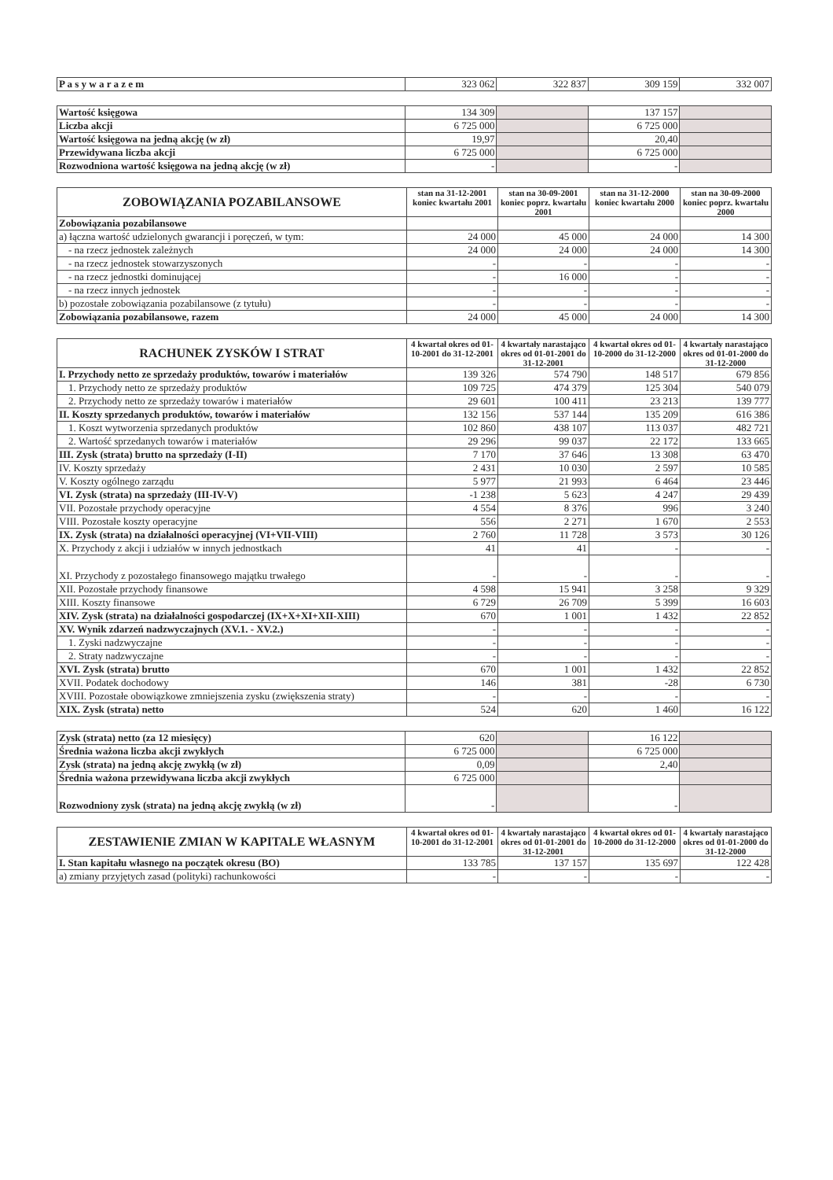| P a s y w a r a z e m | 323 062 | 322 837 | 309 159 | 332 007 |
| Wartość księgowa | 134 309 | | 137 157 | |
| Liczba akcji | 6 725 000 | | 6 725 000 | |
| Wartość księgowa na jedną akcję (w zł) | 19,97 | | 20,40 | |
| Przewidywana liczba akcji | 6 725 000 | | 6 725 000 | |
| Rozwodniona wartość księgowa na jedną akcję (w zł) | - | | - | |
| ZOBOWIĄZANIA POZABILANSOWE | stan na 31-12-2001 koniec kwartału 2001 | stan na 30-09-2001 koniec poprz. kwartału 2001 | stan na 31-12-2000 koniec kwartału 2000 | stan na 30-09-2000 koniec poprz. kwartału 2000 |
| --- | --- | --- | --- | --- |
| Zobowiązania pozabilansowe | | | | |
| a) łączna wartość udzielonych gwarancji i poręczeń, w tym: | 24 000 | 45 000 | 24 000 | 14 300 |
| - na rzecz jednostek zależnych | 24 000 | 24 000 | 24 000 | 14 300 |
| - na rzecz jednostek stowarzyszonych | - | - | - | - |
| - na rzecz jednostki dominującej | - | 16 000 | - | - |
| - na rzecz innych jednostek | - | - | - | - |
| b) pozostałe zobowiązania pozabilansowe (z tytułu) | - | - | - | - |
| Zobowiązania pozabilansowe, razem | 24 000 | 45 000 | 24 000 | 14 300 |
| RACHUNEK ZYSKÓW I STRAT | 4 kwartał okres od 01-10-2001 do 31-12-2001 | 4 kwartały narastająco okres od 01-01-2001 do 31-12-2001 | 4 kwartał okres od 01-10-2000 do 31-12-2000 | 4 kwartały narastająco okres od 01-01-2000 do 31-12-2000 |
| --- | --- | --- | --- | --- |
| I. Przychody netto ze sprzedaży produktów, towarów i materiałów | 139 326 | 574 790 | 148 517 | 679 856 |
| 1. Przychody netto ze sprzedaży produktów | 109 725 | 474 379 | 125 304 | 540 079 |
| 2. Przychody netto ze sprzedaży towarów i materiałów | 29 601 | 100 411 | 23 213 | 139 777 |
| II. Koszty sprzedanych produktów, towarów i materiałów | 132 156 | 537 144 | 135 209 | 616 386 |
| 1. Koszt wytworzenia sprzedanych produktów | 102 860 | 438 107 | 113 037 | 482 721 |
| 2. Wartość sprzedanych towarów i materiałów | 29 296 | 99 037 | 22 172 | 133 665 |
| III. Zysk (strata) brutto na sprzedaży (I-II) | 7 170 | 37 646 | 13 308 | 63 470 |
| IV. Koszty sprzedaży | 2 431 | 10 030 | 2 597 | 10 585 |
| V. Koszty ogólnego zarządu | 5 977 | 21 993 | 6 464 | 23 446 |
| VI. Zysk (strata) na sprzedaży (III-IV-V) | -1 238 | 5 623 | 4 247 | 29 439 |
| VII. Pozostałe przychody operacyjne | 4 554 | 8 376 | 996 | 3 240 |
| VIII. Pozostałe koszty operacyjne | 556 | 2 271 | 1 670 | 2 553 |
| IX. Zysk (strata) na działalności operacyjnej (VI+VII-VIII) | 2 760 | 11 728 | 3 573 | 30 126 |
| X. Przychody z akcji i udziałów w innych jednostkach | 41 | 41 | - | - |
| XI. Przychody z pozostałego finansowego majątku trwałego | - | - | - | - |
| XII. Pozostałe przychody finansowe | 4 598 | 15 941 | 3 258 | 9 329 |
| XIII. Koszty finansowe | 6 729 | 26 709 | 5 399 | 16 603 |
| XIV. Zysk (strata) na działalności gospodarczej (IX+X+XI+XII-XIII) | 670 | 1 001 | 1 432 | 22 852 |
| XV. Wynik zdarzeń nadzwyczajnych (XV.1. - XV.2.) | - | - | - | - |
| 1. Zyski nadzwyczajne | - | - | - | - |
| 2. Straty nadzwyczajne | - | - | - | - |
| XVI. Zysk (strata) brutto | 670 | 1 001 | 1 432 | 22 852 |
| XVII. Podatek dochodowy | 146 | 381 | -28 | 6 730 |
| XVIII. Pozostałe obowiązkowe zmniejszenia zysku (zwiększenia straty) | - | - | - | - |
| XIX. Zysk (strata) netto | 524 | 620 | 1 460 | 16 122 |
| Zysk (strata) netto (za 12 miesięcy) | 620 | | 16 122 | |
| Średnia ważona liczba akcji zwykłych | 6 725 000 | | 6 725 000 | |
| Zysk (strata) na jedną akcję zwykłą (w zł) | 0,09 | | 2,40 | |
| Średnia ważona przewidywana liczba akcji zwykłych | 6 725 000 | | | |
| Rozwodniony zysk (strata) na jedną akcję zwykłą (w zł) | - | | - | |
| ZESTAWIENIE ZMIAN W KAPITALE WŁASNYM | 4 kwartał okres od 01-10-2001 do 31-12-2001 | 4 kwartały narastająco okres od 01-01-2001 do 31-12-2001 | 4 kwartał okres od 01-10-2000 do 31-12-2000 | 4 kwartały narastająco okres od 01-01-2000 do 31-12-2000 |
| --- | --- | --- | --- | --- |
| I. Stan kapitału własnego na początek okresu (BO) | 133 785 | 137 157 | 135 697 | 122 428 |
| a) zmiany przyjętych zasad (polityki) rachunkowości | - | - | - | - |